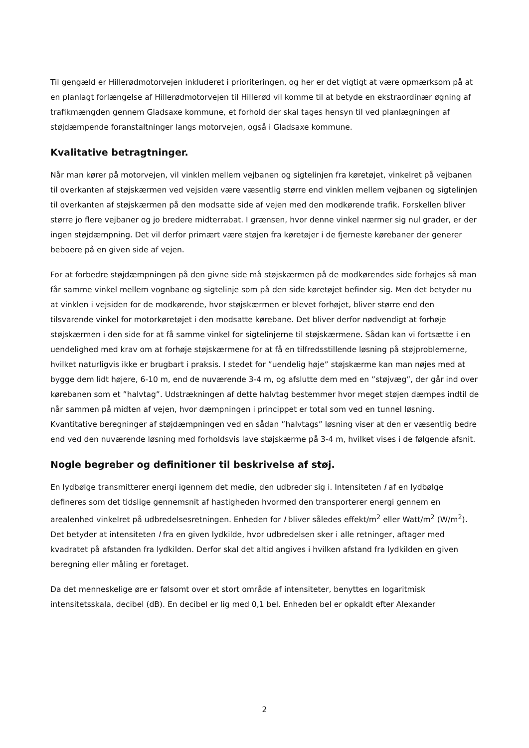Til gengæld er Hillerødmotorvejen inkluderet i prioriteringen, og her er det vigtigt at være opmærksom på at en planlagt forlængelse af Hillerødmotorvejen til Hillerød vil komme til at betyde en ekstraordinær øgning af trafikmængden gennem Gladsaxe kommune, et forhold der skal tages hensyn til ved planlægningen af støjdæmpende foranstaltninger langs motorvejen, også i Gladsaxe kommune.
Kvalitative betragtninger.
Når man kører på motorvejen, vil vinklen mellem vejbanen og sigtelinjen fra køretøjet, vinkelret på vejbanen til overkanten af støjskærmen ved vejsiden være væsentlig større end vinklen mellem vejbanen og sigtelinjen til overkanten af støjskærmen på den modsatte side af vejen med den modkørende trafik. Forskellen bliver større jo flere vejbaner og jo bredere midterrabat. I grænsen, hvor denne vinkel nærmer sig nul grader, er der ingen støjdæmpning. Det vil derfor primært være støjen fra køretøjer i de fjerneste kørebaner der generer beboere på en given side af vejen.
For at forbedre støjdæmpningen på den givne side må støjskærmen på de modkørendes side forhøjes så man får samme vinkel mellem vognbane og sigtelinje som på den side køretøjet befinder sig. Men det betyder nu at vinklen i vejsiden for de modkørende, hvor støjskærmen er blevet forhøjet, bliver større end den tilsvarende vinkel for motorkøretøjet i den modsatte kørebane. Det bliver derfor nødvendigt at forhøje støjskærmen i den side for at få samme vinkel for sigtelinjerne til støjskærmene. Sådan kan vi fortsætte i en uendelighed med krav om at forhøje støjskærmene for at få en tilfredsstillende løsning på støjproblemerne, hvilket naturligvis ikke er brugbart i praksis. I stedet for ”uendelig høje” støjskærme kan man nøjes med at bygge dem lidt højere, 6-10 m, end de nuværende 3-4 m, og afslutte dem med en ”støjvæg”, der går ind over kørebanen som et ”halvtag”. Udstrækningen af dette halvtag bestemmer hvor meget støjen dæmpes indtil de når sammen på midten af vejen, hvor dæmpningen i princippet er total som ved en tunnel løsning. Kvantitative beregninger af støjdæmpningen ved en sådan ”halvtags” løsning viser at den er væsentlig bedre end ved den nuværende løsning med forholdsvis lave støjskærme på 3-4 m, hvilket vises i de følgende afsnit.
Nogle begreber og definitioner til beskrivelse af støj.
En lydbølge transmitterer energi igennem det medie, den udbreder sig i. Intensiteten I af en lydbølge defineres som det tidslige gennemsnit af hastigheden hvormed den transporterer energi gennem en arealenhed vinkelret på udbredelsesretningen. Enheden for I bliver således effekt/m<sup>2</sup> eller Watt/m<sup>2</sup> (W/m<sup>2</sup>). Det betyder at intensiteten I fra en given lydkilde, hvor udbredelsen sker i alle retninger, aftager med kvadratet på afstanden fra lydkilden. Derfor skal det altid angives i hvilken afstand fra lydkilden en given beregning eller måling er foretaget.
Da det menneskelige øre er følsomt over et stort område af intensiteter, benyttes en logaritmisk intensitetsskala, decibel (dB). En decibel er lig med 0,1 bel. Enheden bel er opkaldt efter Alexander
2